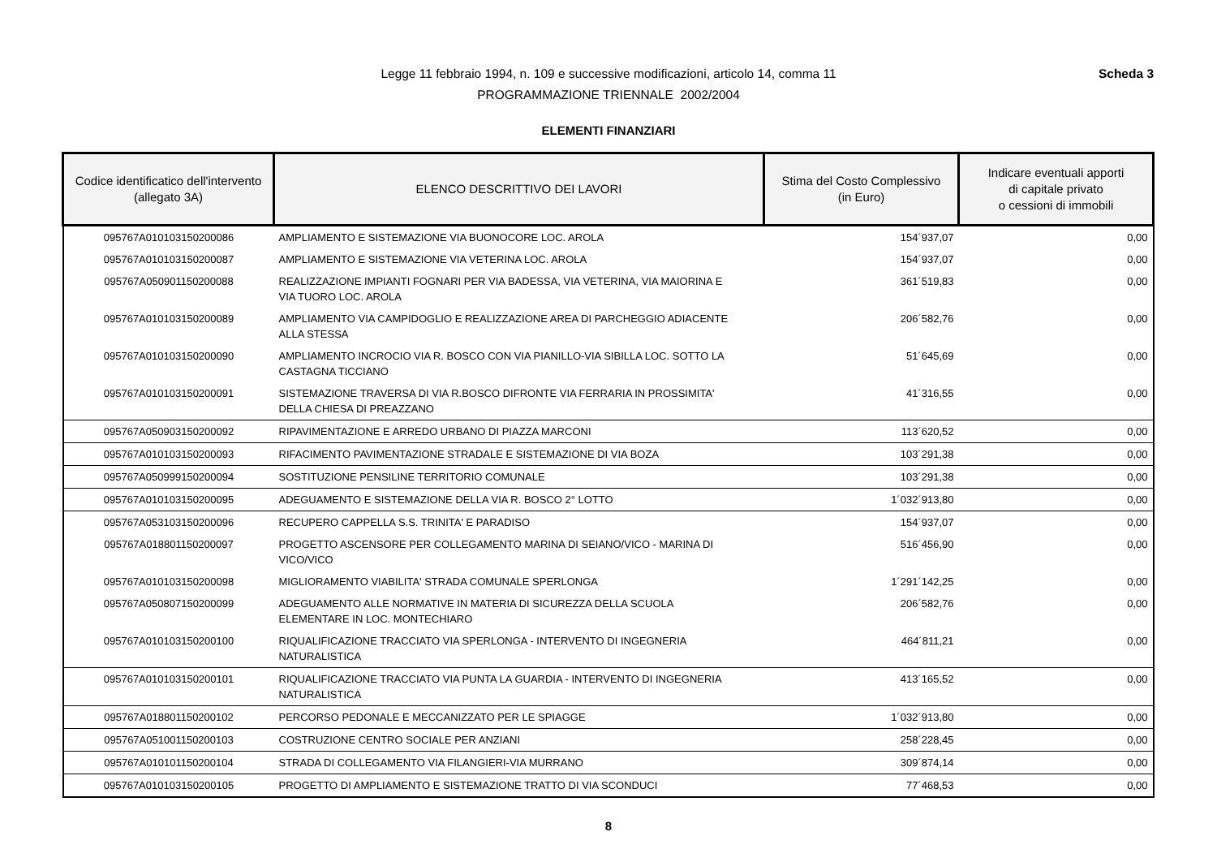Scheda 3
Legge 11 febbraio 1994, n. 109 e successive modificazioni, articolo 14, comma 11
PROGRAMMAZIONE TRIENNALE 2002/2004
ELEMENTI FINANZIARI
| Codice identificatico dell'intervento (allegato 3A) | ELENCO DESCRITTIVO DEI LAVORI | Stima del Costo Complessivo (in Euro) | Indicare eventuali apporti di capitale privato o cessioni di immobili |
| --- | --- | --- | --- |
| 095767A010103150200086 | AMPLIAMENTO E SISTEMAZIONE VIA BUONOCORE LOC. AROLA | 154´937,07 | 0,00 |
| 095767A010103150200087 | AMPLIAMENTO E SISTEMAZIONE VIA VETERINA LOC. AROLA | 154´937,07 | 0,00 |
| 095767A050901150200088 | REALIZZAZIONE IMPIANTI FOGNARI PER VIA BADESSA, VIA VETERINA, VIA MAIORINA E VIA TUORO LOC. AROLA | 361´519,83 | 0,00 |
| 095767A010103150200089 | AMPLIAMENTO VIA CAMPIDOGLIO E REALIZZAZIONE AREA DI PARCHEGGIO ADIACENTE ALLA STESSA | 206´582,76 | 0,00 |
| 095767A010103150200090 | AMPLIAMENTO INCROCIO VIA R. BOSCO CON VIA PIANILLO-VIA SIBILLA LOC. SOTTO LA CASTAGNA TICCIANO | 51´645,69 | 0,00 |
| 095767A010103150200091 | SISTEMAZIONE TRAVERSA DI VIA R.BOSCO DIFRONTE VIA FERRARIA IN PROSSIMITA' DELLA CHIESA DI PREAZZANO | 41´316,55 | 0,00 |
| 095767A050903150200092 | RIPAVIMENTAZIONE E ARREDO URBANO DI PIAZZA MARCONI | 113´620,52 | 0,00 |
| 095767A010103150200093 | RIFACIMENTO PAVIMENTAZIONE STRADALE E SISTEMAZIONE DI VIA BOZA | 103´291,38 | 0,00 |
| 095767A050999150200094 | SOSTITUZIONE PENSILINE TERRITORIO COMUNALE | 103´291,38 | 0,00 |
| 095767A010103150200095 | ADEGUAMENTO E SISTEMAZIONE DELLA VIA R. BOSCO 2° LOTTO | 1´032´913,80 | 0,00 |
| 095767A053103150200096 | RECUPERO CAPPELLA S.S. TRINITA' E PARADISO | 154´937,07 | 0,00 |
| 095767A018801150200097 | PROGETTO ASCENSORE PER COLLEGAMENTO MARINA DI SEIANO/VICO - MARINA DI VICO/VICO | 516´456,90 | 0,00 |
| 095767A010103150200098 | MIGLIORAMENTO VIABILITA' STRADA COMUNALE SPERLONGA | 1´291´142,25 | 0,00 |
| 095767A050807150200099 | ADEGUAMENTO ALLE NORMATIVE IN MATERIA DI SICUREZZA DELLA SCUOLA ELEMENTARE IN LOC. MONTECHIARO | 206´582,76 | 0,00 |
| 095767A010103150200100 | RIQUALIFICAZIONE TRACCIATO VIA SPERLONGA - INTERVENTO DI INGEGNERIA NATURALISTICA | 464´811,21 | 0,00 |
| 095767A010103150200101 | RIQUALIFICAZIONE TRACCIATO VIA PUNTA LA GUARDIA - INTERVENTO DI INGEGNERIA NATURALISTICA | 413´165,52 | 0,00 |
| 095767A018801150200102 | PERCORSO PEDONALE E MECCANIZZATO PER LE SPIAGGE | 1´032´913,80 | 0,00 |
| 095767A051001150200103 | COSTRUZIONE CENTRO SOCIALE PER ANZIANI | 258´228,45 | 0,00 |
| 095767A010101150200104 | STRADA DI COLLEGAMENTO VIA FILANGIERI-VIA MURRANO | 309´874,14 | 0,00 |
| 095767A010103150200105 | PROGETTO DI AMPLIAMENTO E SISTEMAZIONE TRATTO DI VIA SCONDUCI | 77´468,53 | 0,00 |
8